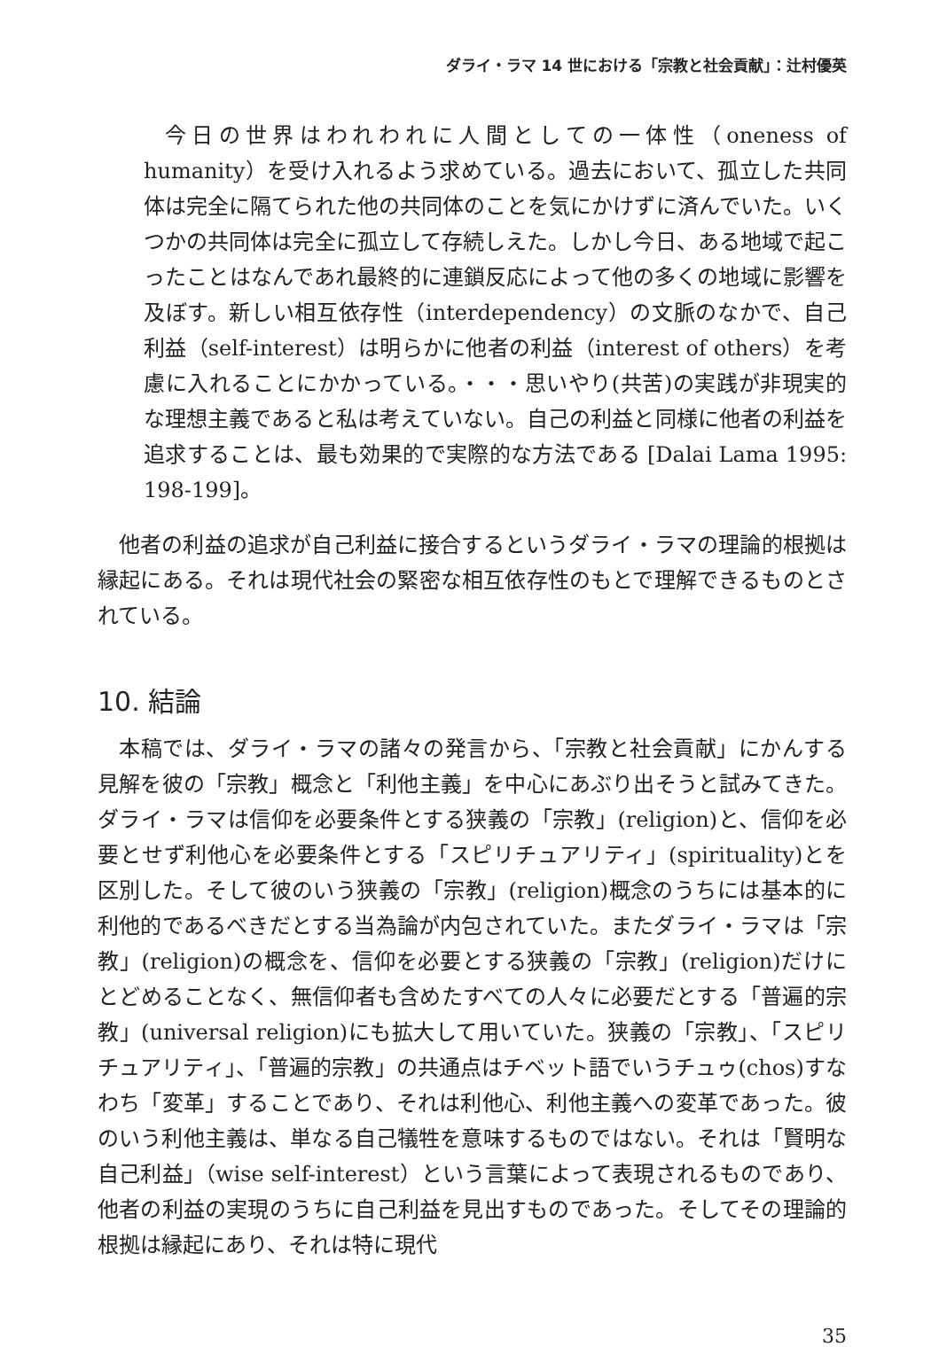ダライ・ラマ 14 世における「宗教と社会貢献」：辻村優英
今日の世界はわれわれに人間としての一体性（oneness of humanity）を受け入れるよう求めている。過去において、孤立した共同体は完全に隔てられた他の共同体のことを気にかけずに済んでいた。いくつかの共同体は完全に孤立して存続しえた。しかし今日、ある地域で起こったことはなんであれ最終的に連鎖反応によって他の多くの地域に影響を及ぼす。新しい相互依存性（interdependency）の文脈のなかで、自己利益（self-interest）は明らかに他者の利益（interest of others）を考慮に入れることにかかっている。・・・思いやり(共苦)の実践が非現実的な理想主義であると私は考えていない。自己の利益と同様に他者の利益を追求することは、最も効果的で実際的な方法である [Dalai Lama 1995: 198-199]。
他者の利益の追求が自己利益に接合するというダライ・ラマの理論的根拠は縁起にある。それは現代社会の緊密な相互依存性のもとで理解できるものとされている。
10. 結論
本稿では、ダライ・ラマの諸々の発言から、「宗教と社会貢献」にかんする見解を彼の「宗教」概念と「利他主義」を中心にあぶり出そうと試みてきた。ダライ・ラマは信仰を必要条件とする狭義の「宗教」(religion)と、信仰を必要とせず利他心を必要条件とする「スピリチュアリティ」(spirituality)とを区別した。そして彼のいう狭義の「宗教」(religion)概念のうちには基本的に利他的であるべきだとする当為論が内包されていた。またダライ・ラマは「宗教」(religion)の概念を、信仰を必要とする狭義の「宗教」(religion)だけにとどめることなく、無信仰者も含めたすべての人々に必要だとする「普遍的宗教」(universal religion)にも拡大して用いていた。狭義の「宗教」、「スピリチュアリティ」、「普遍的宗教」の共通点はチベット語でいうチュゥ(chos)すなわち「変革」することであり、それは利他心、利他主義への変革であった。彼のいう利他主義は、単なる自己犠牲を意味するものではない。それは「賢明な自己利益」（wise self-interest）という言葉によって表現されるものであり、他者の利益の実現のうちに自己利益を見出すものであった。そしてその理論的根拠は縁起にあり、それは特に現代
35